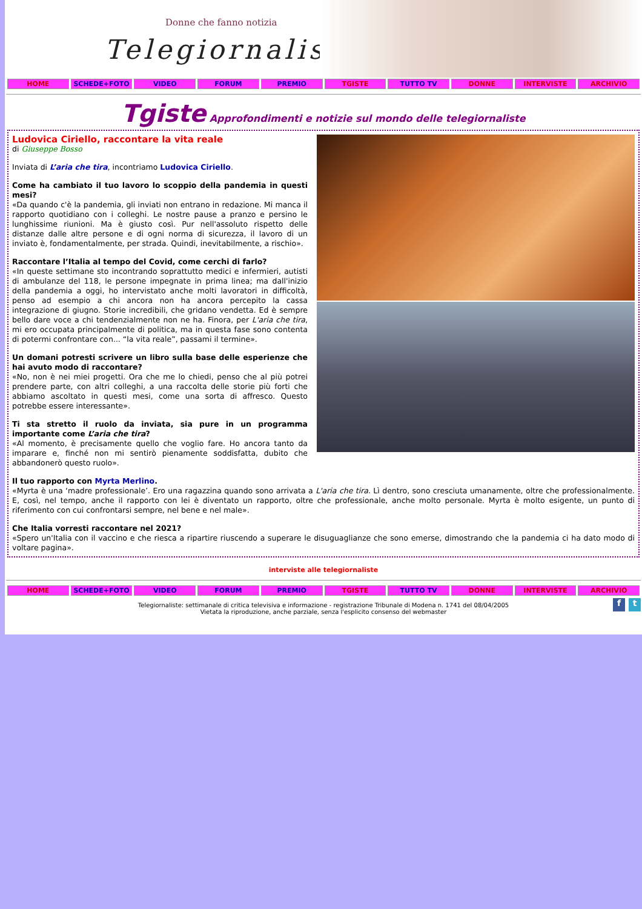Donne che fanno notizia
Telegiornaliste
HOME SCHEDE+FOTO VIDEO FORUM PREMIO TGISTE TUTTO TV DONNE INTERVISTE ARCHIVIO
Tgiste Approfondimenti e notizie sul mondo delle telegiornaliste
Ludovica Ciriello, raccontare la vita reale
di Giuseppe Bosso
Inviata di L’aria che tira, incontriamo Ludovica Ciriello.
Come ha cambiato il tuo lavoro lo scoppio della pandemia in questi mesi?
«Da quando c'è la pandemia, gli inviati non entrano in redazione. Mi manca il rapporto quotidiano con i colleghi. Le nostre pause a pranzo e persino le lunghissime riunioni. Ma è giusto così. Pur nell'assoluto rispetto delle distanze dalle altre persone e di ogni norma di sicurezza, il lavoro di un inviato è, fondamentalmente, per strada. Quindi, inevitabilmente, a rischio».
Raccontare l’Italia al tempo del Covid, come cerchi di farlo?
«In queste settimane sto incontrando soprattutto medici e infermieri, autisti di ambulanze del 118, le persone impegnate in prima linea; ma dall'inizio della pandemia a oggi, ho intervistato anche molti lavoratori in difficoltà, penso ad esempio a chi ancora non ha ancora percepito la cassa integrazione di giugno. Storie incredibili, che gridano vendetta. Ed è sempre bello dare voce a chi tendenzialmente non ne ha. Finora, per L'aria che tira, mi ero occupata principalmente di politica, ma in questa fase sono contenta di potermi confrontare con... “la vita reale”, passami il termine».
Un domani potresti scrivere un libro sulla base delle esperienze che hai avuto modo di raccontare?
«No, non è nei miei progetti. Ora che me lo chiedi, penso che al più potrei prendere parte, con altri colleghi, a una raccolta delle storie più forti che abbiamo ascoltato in questi mesi, come una sorta di affresco. Questo potrebbe essere interessante».
Ti sta stretto il ruolo da inviata, sia pure in un programma importante come L’aria che tira?
«Al momento, è precisamente quello che voglio fare. Ho ancora tanto da imparare e, finché non mi sentirò pienamente soddisfatta, dubito che abbandonerò questo ruolo».
Il tuo rapporto con Myrta Merlino.
«Myrta è una ‘madre professionale’. Ero una ragazzina quando sono arrivata a L'aria che tira. Lì dentro, sono cresciuta umanamente, oltre che professionalmente. E, così, nel tempo, anche il rapporto con lei è diventato un rapporto, oltre che professionale, anche molto personale. Myrta è molto esigente, un punto di riferimento con cui confrontarsi sempre, nel bene e nel male».
Che Italia vorresti raccontare nel 2021?
«Spero un'Italia con il vaccino e che riesca a ripartire riuscendo a superare le disuguaglianze che sono emerse, dimostrando che la pandemia ci ha dato modo di voltare pagina».
interviste alle telegiornaliste
HOME SCHEDE+FOTO VIDEO FORUM PREMIO TGISTE TUTTO TV DONNE INTERVISTE ARCHIVIO
ft
Telegiornaliste: settimanale di critica televisiva e informazione - registrazione Tribunale di Modena n. 1741 del 08/04/2005
Vietata la riproduzione, anche parziale, senza l'esplicito consenso del webmaster